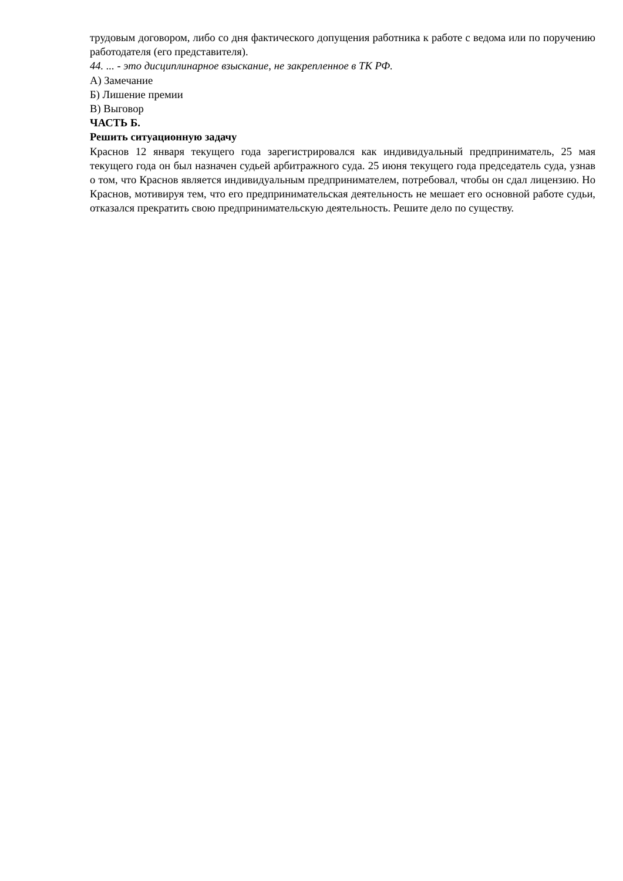трудовым договором, либо со дня фактического допущения работника к работе с ведома или по поручению работодателя (его представителя).
44. ... - это дисциплинарное взыскание, не закрепленное в ТК РФ.
А) Замечание
Б) Лишение премии
В) Выговор
ЧАСТЬ Б.
Решить ситуационную задачу
Краснов 12 января текущего года зарегистрировался как индивидуальный предприниматель, 25 мая текущего года он был назначен судьей арбитражного суда. 25 июня текущего года председатель суда, узнав о том, что Краснов является индивидуальным предпринимателем, потребовал, чтобы он сдал лицензию. Но Краснов, мотивируя тем, что его предпринимательская деятельность не мешает его основной работе судьи, отказался прекратить свою предпринимательскую деятельность. Решите дело по существу.